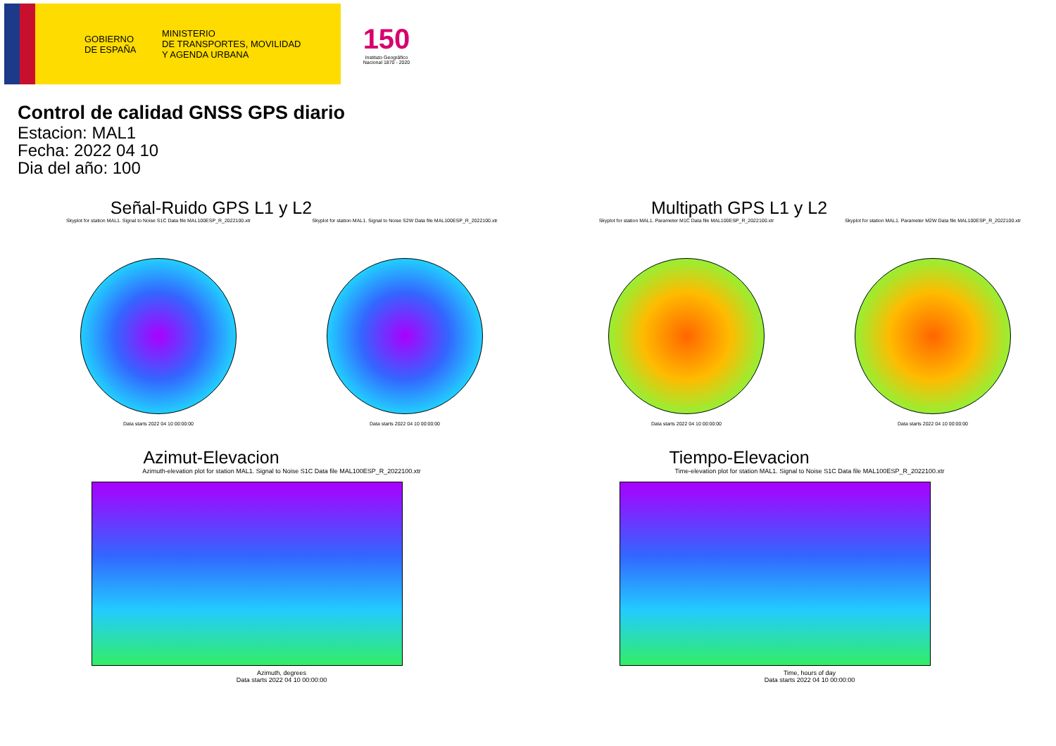GOBIERNO
DE ESPAÑA
MINISTERIO
DE TRANSPORTES, MOVILIDAD
Y AGENDA URBANA
150
Instituto Geográfico Nacional 1870 - 2020
Control de calidad GNSS GPS diario
Estacion: MAL1
Fecha: 2022 04 10
Dia del año: 100
Señal-Ruido GPS L1 y L2
Skyplot for station MAL1. Signal to Noise S1C Data file MAL100ESP_R_2022100.xtr
Data starts 2022 04 10 00:00:00
Skyplot for station MAL1. Signal to Noise S2W Data file MAL100ESP_R_2022100.xtr
Data starts 2022 04 10 00:00:00
Multipath GPS L1 y L2
Skyplot for station MAL1. Parameter M1C Data file MAL100ESP_R_2022100.xtr
Data starts 2022 04 10 00:00:00
Skyplot for station MAL1. Parameter M2W Data file MAL100ESP_R_2022100.xtr
Data starts 2022 04 10 00:00:00
Azimut-Elevacion
Azimuth-elevation plot for station MAL1. Signal to Noise S1C Data file MAL100ESP_R_2022100.xtr
Azimuth, degrees
Data starts 2022 04 10 00:00:00
Tiempo-Elevacion
Time-elevation plot for station MAL1. Signal to Noise S1C Data file MAL100ESP_R_2022100.xtr
Time, hours of day
Data starts 2022 04 10 00:00:00